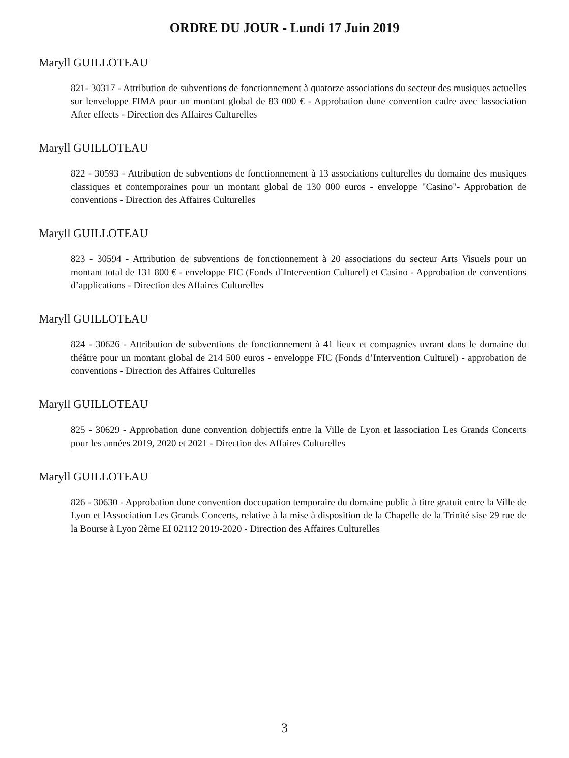ORDRE DU JOUR - Lundi 17 Juin 2019
Maryll GUILLOTEAU
821- 30317 - Attribution de subventions de fonctionnement à quatorze associations du secteur des musiques actuelles sur lenveloppe FIMA pour un montant global de 83 000 € - Approbation dune convention cadre avec lassociation After effects - Direction des Affaires Culturelles
Maryll GUILLOTEAU
822 - 30593 - Attribution de subventions de fonctionnement à 13 associations culturelles du domaine des musiques classiques et contemporaines pour un montant global de 130 000 euros - enveloppe "Casino"- Approbation de conventions - Direction des Affaires Culturelles
Maryll GUILLOTEAU
823 - 30594 - Attribution de subventions de fonctionnement à 20 associations du secteur Arts Visuels pour un montant total de 131 800 € - enveloppe FIC (Fonds d’Intervention Culturel) et Casino - Approbation de conventions d’applications - Direction des Affaires Culturelles
Maryll GUILLOTEAU
824 - 30626 - Attribution de subventions de fonctionnement à 41 lieux et compagnies uvrant dans le domaine du théâtre pour un montant global de 214 500 euros - enveloppe FIC (Fonds d’Intervention Culturel) - approbation de conventions - Direction des Affaires Culturelles
Maryll GUILLOTEAU
825 - 30629 - Approbation dune convention dobjectifs entre la Ville de Lyon et lassociation Les Grands Concerts pour les années 2019, 2020 et 2021 - Direction des Affaires Culturelles
Maryll GUILLOTEAU
826 - 30630 - Approbation dune convention doccupation temporaire du domaine public à titre gratuit entre la Ville de Lyon et lAssociation Les Grands Concerts, relative à la mise à disposition de la Chapelle de la Trinité sise 29 rue de la Bourse à Lyon 2ème EI 02112 2019-2020 - Direction des Affaires Culturelles
3